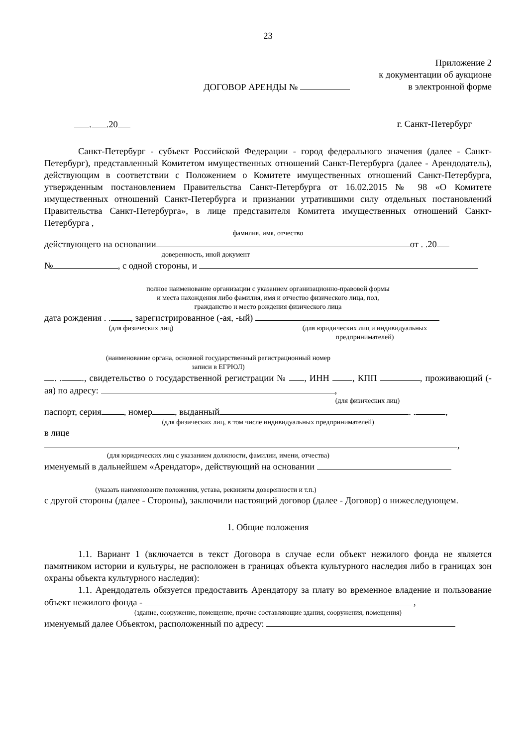23
Приложение 2
к документации об аукционе
ДОГОВОР АРЕНДЫ № в электронной форме
. .20 г. Санкт-Петербург
Санкт-Петербург - субъект Российской Федерации - город федерального значения (далее - Санкт-Петербург), представленный Комитетом имущественных отношений Санкт-Петербурга (далее - Арендодатель), действующим в соответствии с Положением о Комитете имущественных отношений Санкт-Петербурга, утвержденным постановлением Правительства Санкт-Петербурга от 16.02.2015 № 98 «О Комитете имущественных отношений Санкт-Петербурга и признании утратившими силу отдельных постановлений Правительства Санкт-Петербурга», в лице представителя Комитета имущественных отношений Санкт-Петербурга ,
фамилия, имя, отчество
действующего на основании от . .20
доверенность, иной документ
№ , с одной стороны, и
полное наименование организации с указанием организационно-правовой формы
и места нахождения либо фамилия, имя и отчество физического лица, пол,
гражданство и место рождения физического лица
дата рождения . . , зарегистрированное (-ая, -ый)
(для физических лиц) (для юридических лиц и индивидуальных
предпринимателей)
(наименование органа, основной государственный регистрационный номер
записи в ЕГРЮЛ)
. . ., свидетельство о государственной регистрации № , ИНН , КПП , проживающий (-ая) по адресу: ,
(для физических лиц)
паспорт, серия , номер , выданный . . ,
(для физических лиц, в том числе индивидуальных предпринимателей)
в лице
,
(для юридических лиц с указанием должности, фамилии, имени, отчества)
именуемый в дальнейшем «Арендатор», действующий на основании
(указать наименование положения, устава, реквизиты доверенности и т.п.)
с другой стороны (далее - Стороны), заключили настоящий договор (далее - Договор) о нижеследующем.
1. Общие положения
1.1. Вариант 1 (включается в текст Договора в случае если объект нежилого фонда не является памятником истории и культуры, не расположен в границах объекта культурного наследия либо в границах зон охраны объекта культурного наследия):
1.1. Арендодатель обязуется предоставить Арендатору за плату во временное владение и пользование объект нежилого фонда - ,
(здание, сооружение, помещение, прочие составляющие здания, сооружения, помещения)
именуемый далее Объектом, расположенный по адресу: